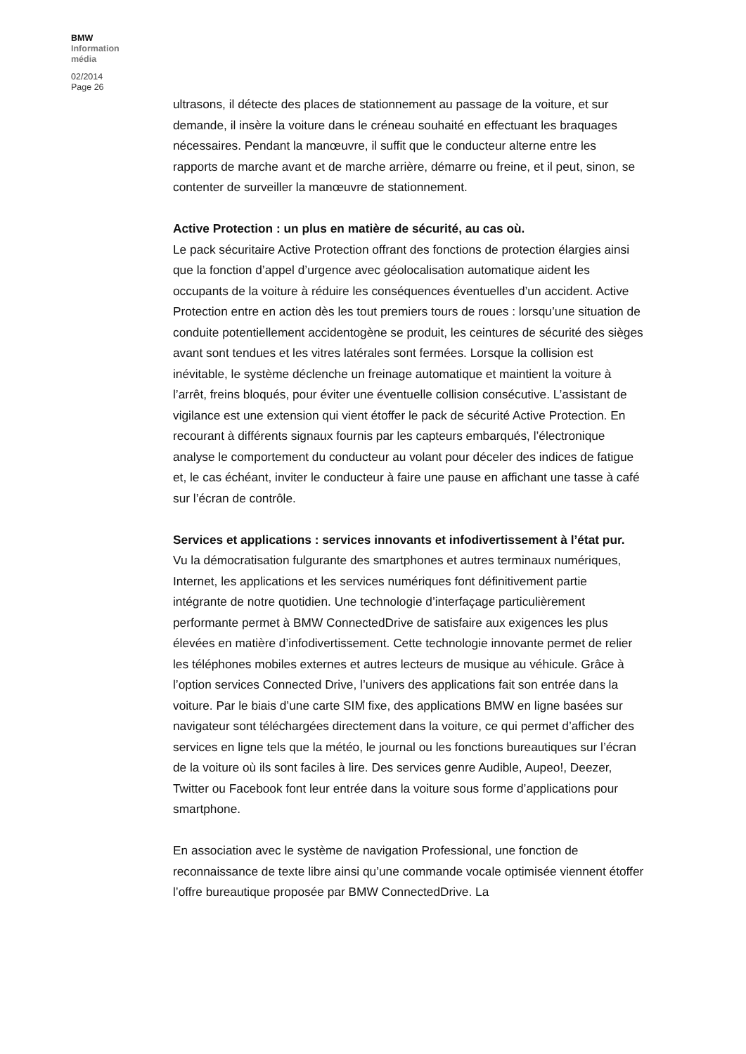BMW
Information
média
02/2014
Page 26
ultrasons, il détecte des places de stationnement au passage de la voiture, et sur demande, il insère la voiture dans le créneau souhaité en effectuant les braquages nécessaires. Pendant la manœuvre, il suffit que le conducteur alterne entre les rapports de marche avant et de marche arrière, démarre ou freine, et il peut, sinon, se contenter de surveiller la manœuvre de stationnement.
Active Protection : un plus en matière de sécurité, au cas où.
Le pack sécuritaire Active Protection offrant des fonctions de protection élargies ainsi que la fonction d’appel d’urgence avec géolocalisation automatique aident les occupants de la voiture à réduire les conséquences éventuelles d’un accident. Active Protection entre en action dès les tout premiers tours de roues : lorsqu’une situation de conduite potentiellement accidentogène se produit, les ceintures de sécurité des sièges avant sont tendues et les vitres latérales sont fermées. Lorsque la collision est inévitable, le système déclenche un freinage automatique et maintient la voiture à l’arrêt, freins bloqués, pour éviter une éventuelle collision consécutive. L’assistant de vigilance est une extension qui vient étoffer le pack de sécurité Active Protection. En recourant à différents signaux fournis par les capteurs embarqués, l’électronique analyse le comportement du conducteur au volant pour déceler des indices de fatigue et, le cas échéant, inviter le conducteur à faire une pause en affichant une tasse à café sur l’écran de contrôle.
Services et applications : services innovants et infodivertissement à l’état pur.
Vu la démocratisation fulgurante des smartphones et autres terminaux numériques, Internet, les applications et les services numériques font définitivement partie intégrante de notre quotidien. Une technologie d’interfaçage particulièrement performante permet à BMW ConnectedDrive de satisfaire aux exigences les plus élevées en matière d’infodivertissement. Cette technologie innovante permet de relier les téléphones mobiles externes et autres lecteurs de musique au véhicule. Grâce à l’option services Connected Drive, l’univers des applications fait son entrée dans la voiture. Par le biais d’une carte SIM fixe, des applications BMW en ligne basées sur navigateur sont téléchargées directement dans la voiture, ce qui permet d’afficher des services en ligne tels que la météo, le journal ou les fonctions bureautiques sur l’écran de la voiture où ils sont faciles à lire. Des services genre Audible, Aupeo!, Deezer, Twitter ou Facebook font leur entrée dans la voiture sous forme d’applications pour smartphone.
En association avec le système de navigation Professional, une fonction de reconnaissance de texte libre ainsi qu’une commande vocale optimisée viennent étoffer l’offre bureautique proposée par BMW ConnectedDrive. La